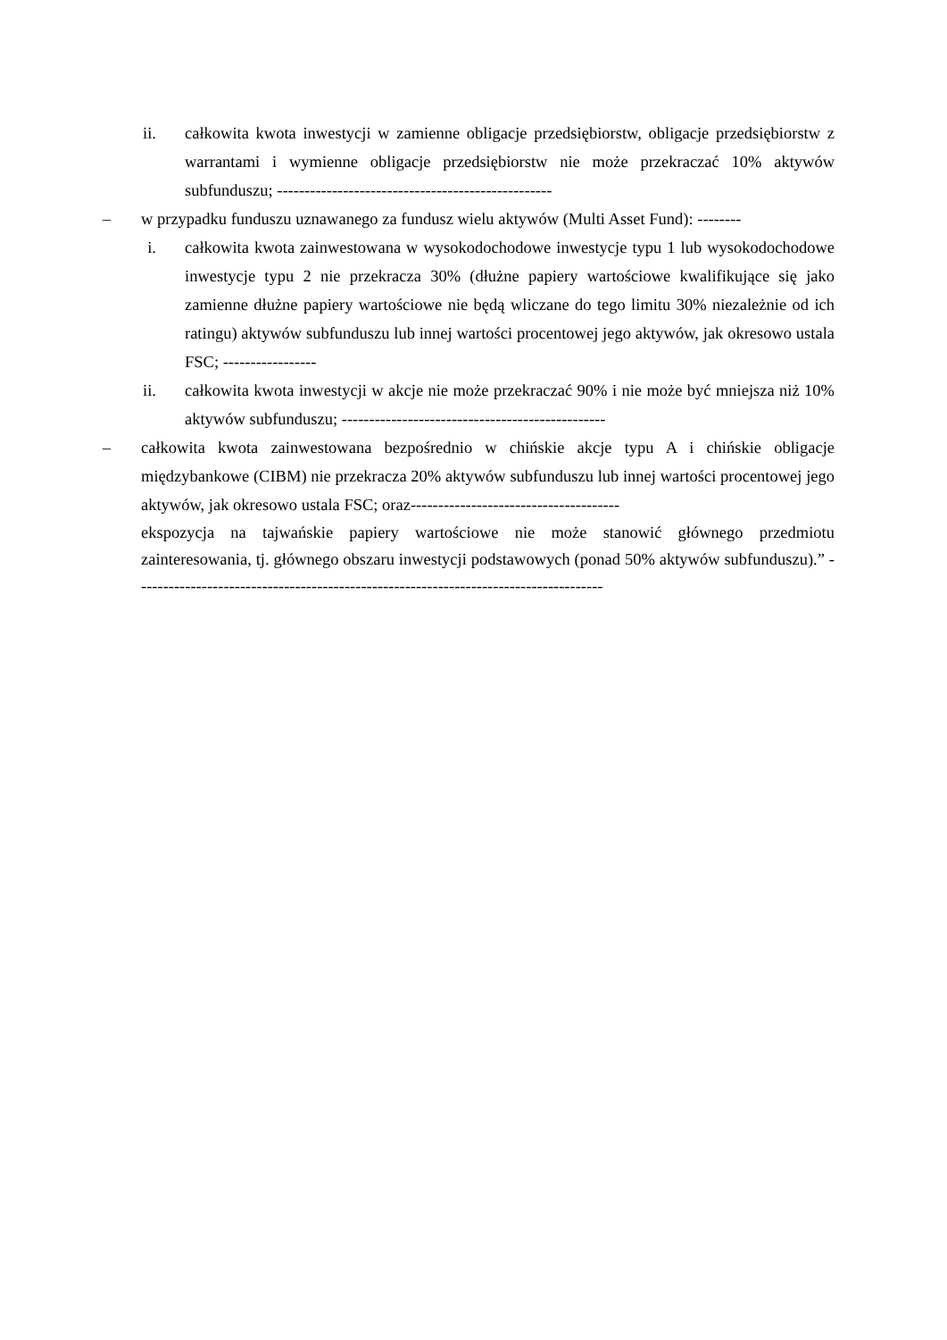ii. całkowita kwota inwestycji w zamienne obligacje przedsiębiorstw, obligacje przedsiębiorstw z warrantami i wymienne obligacje przedsiębiorstw nie może przekraczać 10% aktywów subfunduszu; --------------------------------------------------
– w przypadku funduszu uznawanego za fundusz wielu aktywów (Multi Asset Fund): --------
i. całkowita kwota zainwestowana w wysokodochodowe inwestycje typu 1 lub wysokodochodowe inwestycje typu 2 nie przekracza 30% (dłużne papiery wartościowe kwalifikujące się jako zamienne dłużne papiery wartościowe nie będą wliczane do tego limitu 30% niezależnie od ich ratingu) aktywów subfunduszu lub innej wartości procentowej jego aktywów, jak okresowo ustala FSC; -----------------
ii. całkowita kwota inwestycji w akcje nie może przekraczać 90% i nie może być mniejsza niż 10% aktywów subfunduszu; ------------------------------------------------
– całkowita kwota zainwestowana bezpośrednio w chińskie akcje typu A i chińskie obligacje międzybankowe (CIBM) nie przekracza 20% aktywów subfunduszu lub innej wartości procentowej jego aktywów, jak okresowo ustala FSC; oraz--------------------------------------
ekspozycja na tajwańskie papiery wartościowe nie może stanowić głównego przedmiotu zainteresowania, tj. głównego obszaru inwestycji podstawowych (ponad 50% aktywów subfunduszu).” -------------------------------------------------------------------------------------